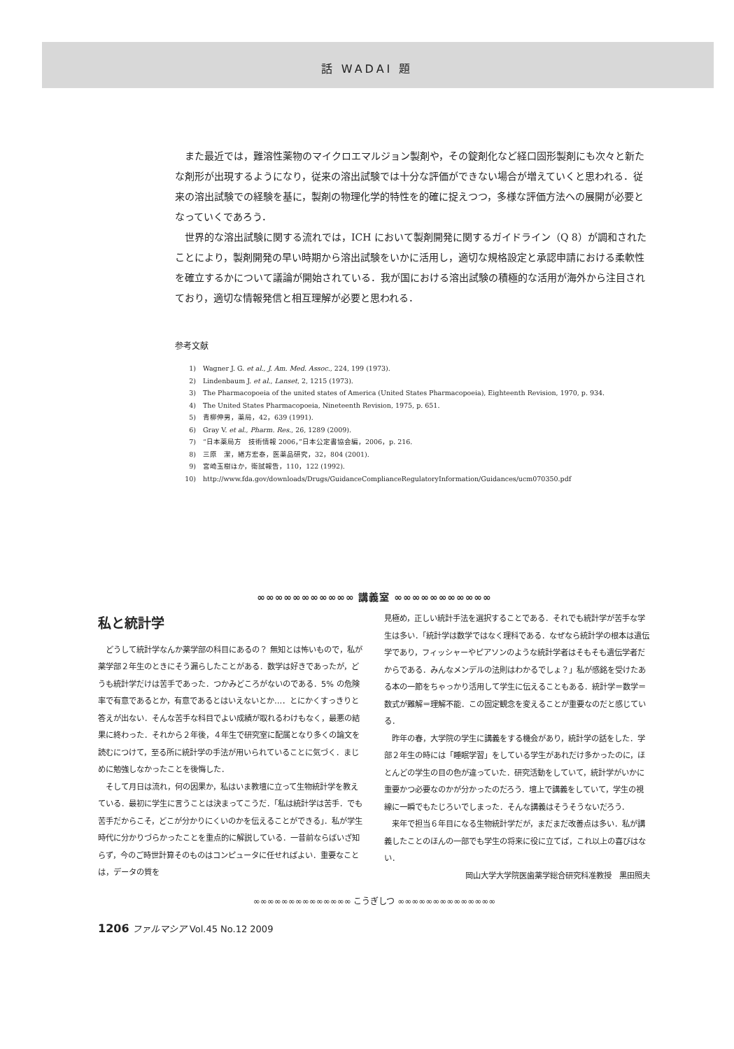話 WADAI 題
また最近では，難溶性薬物のマイクロエマルジョン製剤や，その錠剤化など経口固形製剤にも次々と新たな剤形が出現するようになり，従来の溶出試験では十分な評価ができない場合が増えていくと思われる．従来の溶出試験での経験を基に，製剤の物理化学的特性を的確に捉えつつ，多様な評価方法への展開が必要となっていくであろう．
世界的な溶出試験に関する流れでは，ICH において製剤開発に関するガイドライン（Q 8）が調和されたことにより，製剤開発の早い時期から溶出試験をいかに活用し，適切な規格設定と承認申請における柔軟性を確立するかについて議論が開始されている．我が国における溶出試験の積極的な活用が海外から注目されており，適切な情報発信と相互理解が必要と思われる．
参考文献
1) Wagner J. G. et al., J. Am. Med. Assoc., 224, 199 (1973).
2) Lindenbaum J. et al., Lanset, 2, 1215 (1973).
3) The Pharmacopoeia of the united states of America (United States Pharmacopoeia), Eighteenth Revision, 1970, p. 934.
4) The United States Pharmacopoeia, Nineteenth Revision, 1975, p. 651.
5) 青柳伸男，薬局，42，639 (1991).
6) Gray V. et al., Pharm. Res., 26, 1289 (2009).
7) “日本薬局方　技術情報 2006，”日本公定書協会編，2006，p. 216.
8) 三原　潔，緒方宏泰，医薬品研究，32，804 (2001).
9) 宮崎玉樹ほか，衛試報告，110，122 (1992).
10) http://www.fda.gov/downloads/Drugs/GuidanceComplianceRegulatoryInformation/Guidances/ucm070350.pdf
∞∞∞∞∞∞∞∞∞∞∞ 講義室 ∞∞∞∞∞∞∞∞∞∞∞
私と統計学
どうして統計学なんか薬学部の科目にあるの？ 無知とは怖いもので，私が薬学部２年生のときにそう漏らしたことがある．数学は好きであったが，どうも統計学だけは苦手であった．つかみどころがないのである．5% の危険率で有意であるとか，有意であるとはいえないとか…．とにかくすっきりと答えが出ない．そんな苦手な科目でよい成績が取れるわけもなく，最悪の結果に終わった．それから２年後，４年生で研究室に配属となり多くの論文を読むにつけて，至る所に統計学の手法が用いられていることに気づく．まじめに勉強しなかったことを後悔した．
そして月日は流れ，何の因果か，私はいま教壇に立って生物統計学を教えている．最初に学生に言うことは決まってこうだ．「私は統計学は苦手．でも苦手だからこそ，どこが分かりにくいのかを伝えることができる」．私が学生時代に分かりづらかったことを重点的に解説している．一昔前ならばいざ知らず，今のご時世計算そのものはコンピュータに任せればよい．重要なことは，データの質を
見極め，正しい統計手法を選択することである．それでも統計学が苦手な学生は多い．「統計学は数学ではなく理科である．なぜなら統計学の根本は遺伝学であり，フィッシャーやピアソンのような統計学者はそもそも遺伝学者だからである．みんなメンデルの法則はわかるでしょ？」私が感銘を受けたある本の一節をちゃっかり活用して学生に伝えることもある．統計学＝数学＝数式が難解＝理解不能．この固定観念を変えることが重要なのだと感じている．
昨年の春，大学院の学生に講義をする機会があり，統計学の話をした．学部２年生の時には「睡眠学習」をしている学生があれだけ多かったのに，ほとんどの学生の目の色が違っていた．研究活動をしていて，統計学がいかに重要かつ必要なのかが分かったのだろう．壇上で講義をしていて，学生の視線に一瞬でもたじろいでしまった．そんな講義はそうそうないだろう．
来年で担当６年目になる生物統計学だが，まだまだ改善点は多い．私が講義したことのほんの一部でも学生の将来に役に立てば，これ以上の喜びはない．
岡山大学大学院医歯薬学総合研究科准教授　黒田照夫
∞∞∞∞∞∞∞∞∞∞∞∞∞∞ こうぎしつ ∞∞∞∞∞∞∞∞∞∞∞∞∞∞
1206 ファルマシア Vol.45 No.12 2009